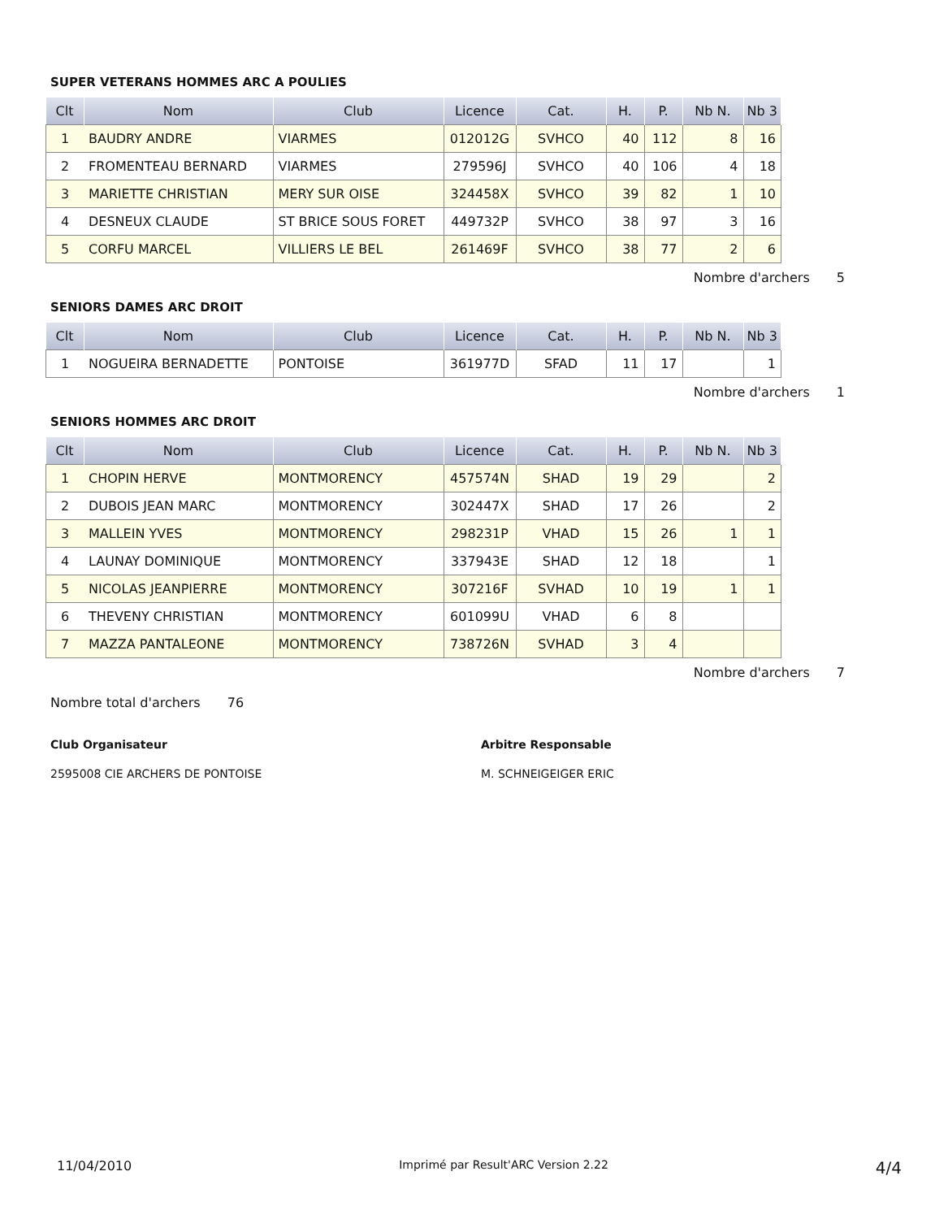SUPER VETERANS HOMMES ARC A POULIES
| Clt | Nom | Club | Licence | Cat. | H. | P. | Nb N. | Nb 3 |
| --- | --- | --- | --- | --- | --- | --- | --- | --- |
| 1 | BAUDRY ANDRE | VIARMES | 012012G | SVHCO | 40 | 112 | 8 | 16 |
| 2 | FROMENTEAU BERNARD | VIARMES | 279596J | SVHCO | 40 | 106 | 4 | 18 |
| 3 | MARIETTE CHRISTIAN | MERY SUR OISE | 324458X | SVHCO | 39 | 82 | 1 | 10 |
| 4 | DESNEUX CLAUDE | ST BRICE SOUS FORET | 449732P | SVHCO | 38 | 97 | 3 | 16 |
| 5 | CORFU MARCEL | VILLIERS LE BEL | 261469F | SVHCO | 38 | 77 | 2 | 6 |
Nombre d'archers 5
SENIORS DAMES ARC DROIT
| Clt | Nom | Club | Licence | Cat. | H. | P. | Nb N. | Nb 3 |
| --- | --- | --- | --- | --- | --- | --- | --- | --- |
| 1 | NOGUEIRA BERNADETTE | PONTOISE | 361977D | SFAD | 11 | 17 | | 1 |
Nombre d'archers 1
SENIORS HOMMES ARC DROIT
| Clt | Nom | Club | Licence | Cat. | H. | P. | Nb N. | Nb 3 |
| --- | --- | --- | --- | --- | --- | --- | --- | --- |
| 1 | CHOPIN HERVE | MONTMORENCY | 457574N | SHAD | 19 | 29 | | 2 |
| 2 | DUBOIS JEAN MARC | MONTMORENCY | 302447X | SHAD | 17 | 26 | | 2 |
| 3 | MALLEIN YVES | MONTMORENCY | 298231P | VHAD | 15 | 26 | 1 | 1 |
| 4 | LAUNAY DOMINIQUE | MONTMORENCY | 337943E | SHAD | 12 | 18 | | 1 |
| 5 | NICOLAS JEANPIERRE | MONTMORENCY | 307216F | SVHAD | 10 | 19 | 1 | 1 |
| 6 | THEVENY CHRISTIAN | MONTMORENCY | 601099U | VHAD | 6 | 8 | | |
| 7 | MAZZA PANTALEONE | MONTMORENCY | 738726N | SVHAD | 3 | 4 | | |
Nombre d'archers 7
Nombre total d'archers 76
Club Organisateur Arbitre Responsable
2595008 CIE ARCHERS DE PONTOISE M. SCHNEIGEIGER ERIC
11/04/2010 Imprimé par Result'ARC Version 2.22 4/4